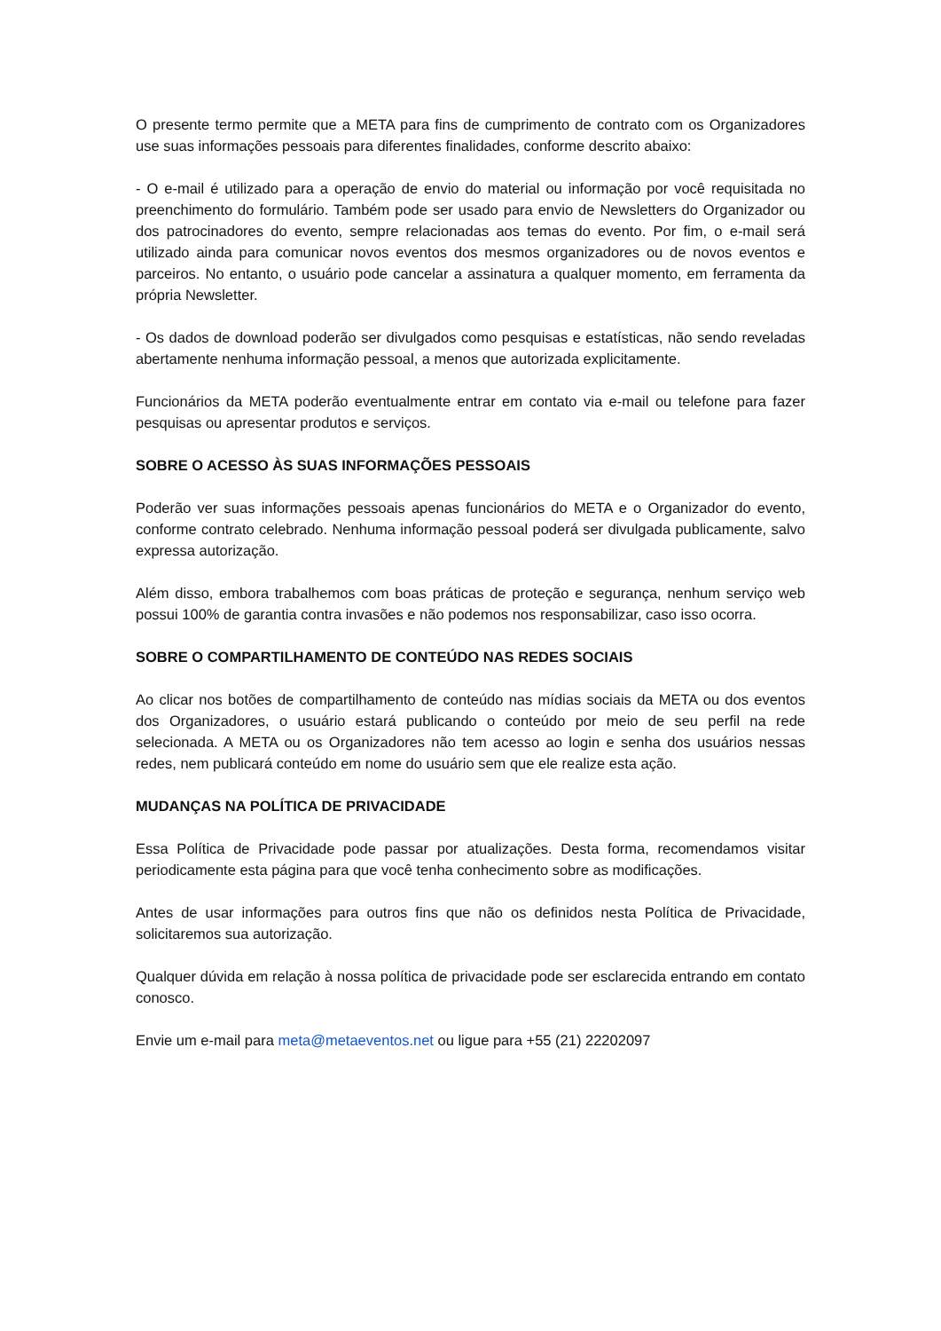O presente termo permite que a META para fins de cumprimento de contrato com os Organizadores use suas informações pessoais para diferentes finalidades, conforme descrito abaixo:
- O e-mail é utilizado para a operação de envio do material ou informação por você requisitada no preenchimento do formulário. Também pode ser usado para envio de Newsletters do Organizador ou dos patrocinadores do evento, sempre relacionadas aos temas do evento. Por fim, o e-mail será utilizado ainda para comunicar novos eventos dos mesmos organizadores ou de novos eventos e parceiros. No entanto, o usuário pode cancelar a assinatura a qualquer momento, em ferramenta da própria Newsletter.
- Os dados de download poderão ser divulgados como pesquisas e estatísticas, não sendo reveladas abertamente nenhuma informação pessoal, a menos que autorizada explicitamente.
Funcionários da META poderão eventualmente entrar em contato via e-mail ou telefone para fazer pesquisas ou apresentar produtos e serviços.
SOBRE O ACESSO ÀS SUAS INFORMAÇÕES PESSOAIS
Poderão ver suas informações pessoais apenas funcionários do META e o Organizador do evento, conforme contrato celebrado. Nenhuma informação pessoal poderá ser divulgada publicamente, salvo expressa autorização.
Além disso, embora trabalhemos com boas práticas de proteção e segurança, nenhum serviço web possui 100% de garantia contra invasões e não podemos nos responsabilizar, caso isso ocorra.
SOBRE O COMPARTILHAMENTO DE CONTEÚDO NAS REDES SOCIAIS
Ao clicar nos botões de compartilhamento de conteúdo nas mídias sociais da META ou dos eventos dos Organizadores, o usuário estará publicando o conteúdo por meio de seu perfil na rede selecionada. A META ou os Organizadores não tem acesso ao login e senha dos usuários nessas redes, nem publicará conteúdo em nome do usuário sem que ele realize esta ação.
MUDANÇAS NA POLÍTICA DE PRIVACIDADE
Essa Política de Privacidade pode passar por atualizações. Desta forma, recomendamos visitar periodicamente esta página para que você tenha conhecimento sobre as modificações.
Antes de usar informações para outros fins que não os definidos nesta Política de Privacidade, solicitaremos sua autorização.
Qualquer dúvida em relação à nossa política de privacidade pode ser esclarecida entrando em contato conosco.
Envie um e-mail para meta@metaeventos.net ou ligue para +55 (21) 22202097